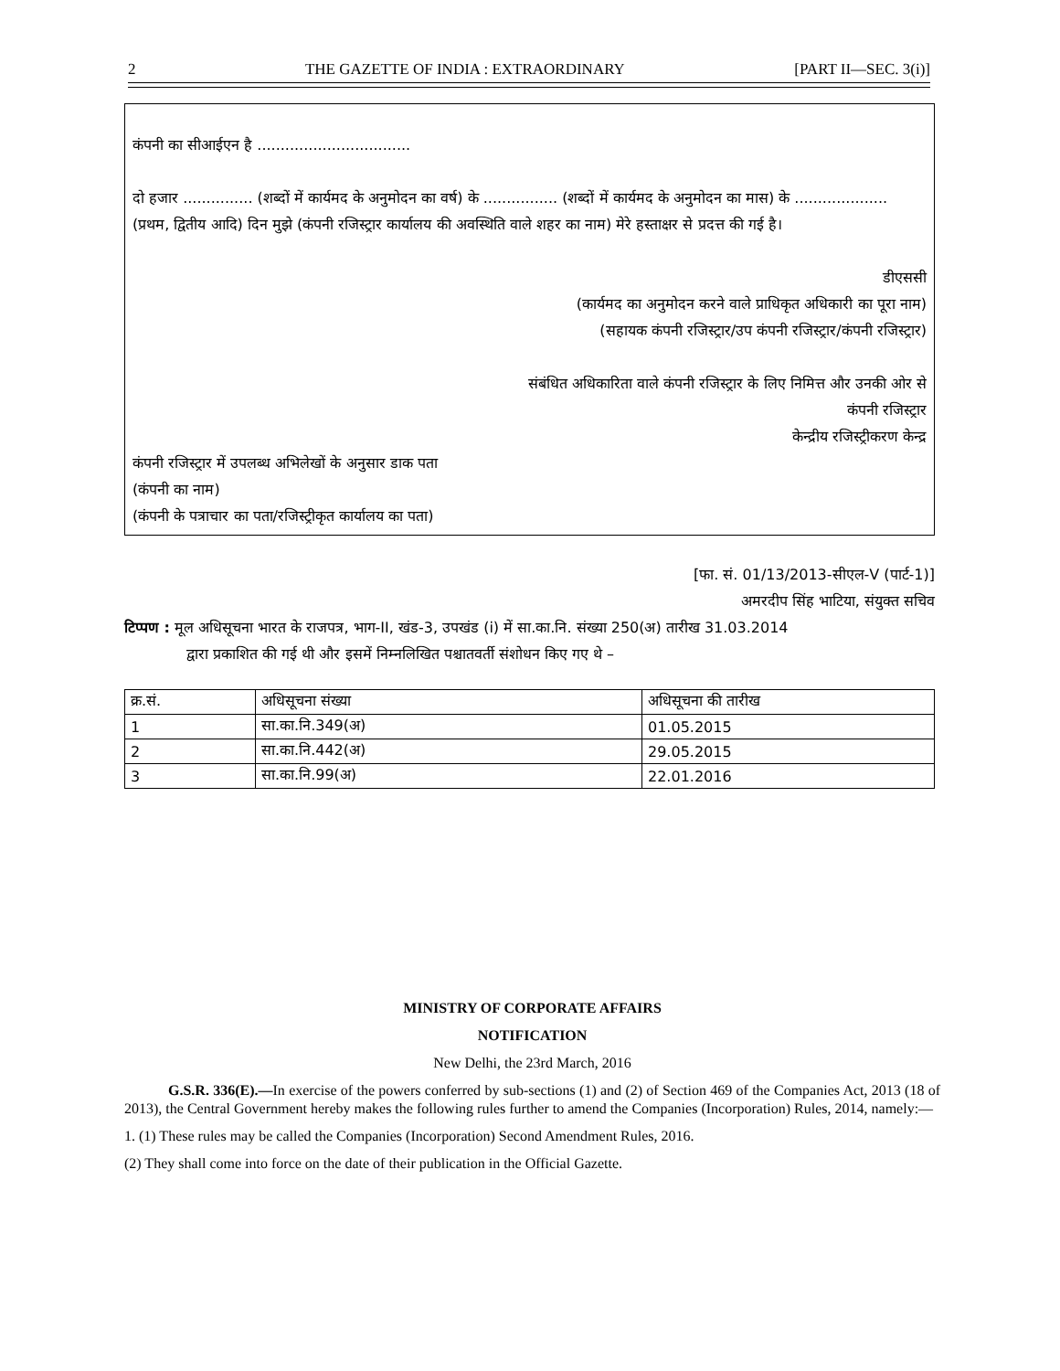2 THE GAZETTE OF INDIA : EXTRAORDINARY [PART II—SEC. 3(i)]
कंपनी का सीआईएन है .................................
दो हजार ............... (शब्दों में कार्यमद के अनुमोदन का वर्ष) के ................ (शब्दों में कार्यमद के अनुमोदन का मास) के .................... (प्रथम, द्वितीय आदि) दिन मुझे (कंपनी रजिस्ट्रार कार्यालय की अवस्थिति वाले शहर का नाम) मेरे हस्ताक्षर से प्रदत्त की गई है।
डीएससी
(कार्यमद का अनुमोदन करने वाले प्राधिकृत अधिकारी का पूरा नाम)
(सहायक कंपनी रजिस्ट्रार/उप कंपनी रजिस्ट्रार/कंपनी रजिस्ट्रार)
संबंधित अधिकारिता वाले कंपनी रजिस्ट्रार के लिए निमित्त और उनकी ओर से
कंपनी रजिस्ट्रार
केन्द्रीय रजिस्ट्रीकरण केन्द्र
कंपनी रजिस्ट्रार में उपलब्ध अभिलेखों के अनुसार डाक पता
(कंपनी का नाम)
(कंपनी के पत्राचार का पता/रजिस्ट्रीकृत कार्यालय का पता)
[फा. सं. 01/13/2013-सीएल-V (पार्ट-1)]
अमरदीप सिंह भाटिया, संयुक्त सचिव
टिप्पण : मूल अधिसूचना भारत के राजपत्र, भाग-II, खंड-3, उपखंड (i) में सा.का.नि. संख्या 250(अ) तारीख 31.03.2014
द्वारा प्रकाशित की गई थी और इसमें निम्नलिखित पश्चातवर्ती संशोधन किए गए थे –
| क्र.सं. | अधिसूचना संख्या | अधिसूचना की तारीख |
| --- | --- | --- |
| 1 | सा.का.नि.349(अ) | 01.05.2015 |
| 2 | सा.का.नि.442(अ) | 29.05.2015 |
| 3 | सा.का.नि.99(अ) | 22.01.2016 |
MINISTRY OF CORPORATE AFFAIRS
NOTIFICATION
New Delhi, the 23rd March, 2016
G.S.R. 336(E).—In exercise of the powers conferred by sub-sections (1) and (2) of Section 469 of the Companies Act, 2013 (18 of 2013), the Central Government hereby makes the following rules further to amend the Companies (Incorporation) Rules, 2014, namely:—
1. (1) These rules may be called the Companies (Incorporation) Second Amendment Rules, 2016.
(2) They shall come into force on the date of their publication in the Official Gazette.